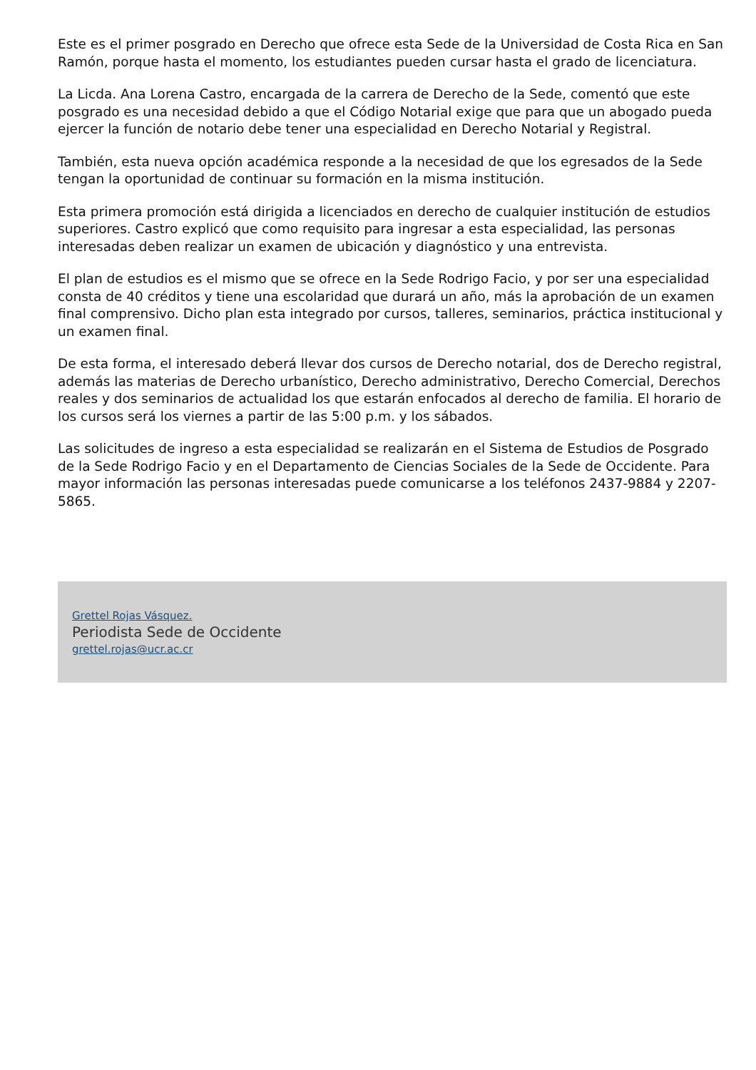Este es el primer posgrado en Derecho que ofrece esta Sede de la Universidad de Costa Rica en San Ramón, porque hasta el momento, los estudiantes pueden cursar hasta el grado de licenciatura.
La Licda. Ana Lorena Castro, encargada de la carrera de Derecho de la Sede, comentó que este posgrado es una necesidad debido a que el Código Notarial exige que para que un abogado pueda ejercer la función de notario debe tener una especialidad en Derecho Notarial y Registral.
También, esta nueva opción académica responde a la necesidad de que los egresados de la Sede tengan la oportunidad de continuar su formación en la misma institución.
Esta primera promoción está dirigida a licenciados en derecho de cualquier institución de estudios superiores. Castro explicó que como requisito para ingresar a esta especialidad, las personas interesadas deben realizar un examen de ubicación y diagnóstico y una entrevista.
El plan de estudios es el mismo que se ofrece en la Sede Rodrigo Facio, y por ser una especialidad consta de 40 créditos y tiene una escolaridad que durará un año, más la aprobación de un examen final comprensivo. Dicho plan esta integrado por cursos, talleres, seminarios, práctica institucional y un examen final.
De esta forma, el interesado deberá llevar dos cursos de Derecho notarial, dos de Derecho registral, además las materias de Derecho urbanístico, Derecho administrativo, Derecho Comercial, Derechos reales y dos seminarios de actualidad los que estarán enfocados al derecho de familia. El horario de los cursos será los viernes a partir de las 5:00 p.m. y los sábados.
Las solicitudes de ingreso a esta especialidad se realizarán en el Sistema de Estudios de Posgrado de la Sede Rodrigo Facio y en el Departamento de Ciencias Sociales de la Sede de Occidente. Para mayor información las personas interesadas puede comunicarse a los teléfonos 2437-9884 y 2207-5865.
Grettel Rojas Vásquez.
Periodista Sede de Occidente
grettel.rojas@ucr.ac.cr